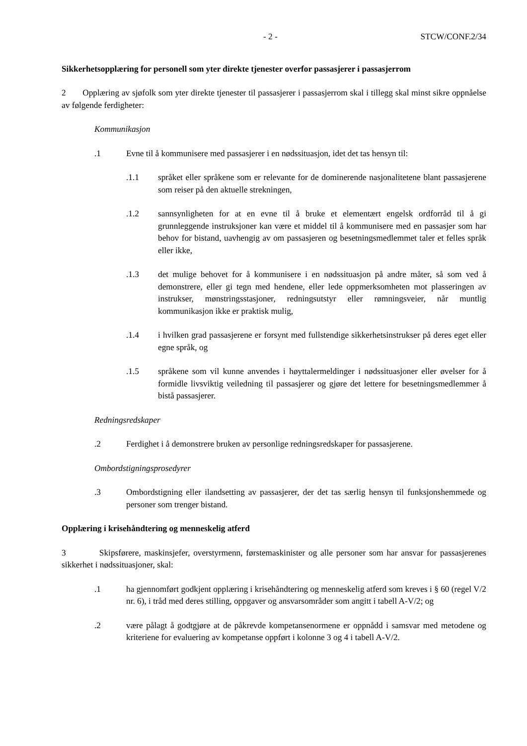- 2 - STCW/CONF.2/34
Sikkerhetsopplæring for personell som yter direkte tjenester overfor passasjerer i passasjerrom
2 Opplæring av sjøfolk som yter direkte tjenester til passasjerer i passasjerrom skal i tillegg skal minst sikre oppnåelse av følgende ferdigheter:
Kommunikasjon
.1 Evne til å kommunisere med passasjerer i en nødssituasjon, idet det tas hensyn til:
.1.1 språket eller språkene som er relevante for de dominerende nasjonalitetene blant passasjerene som reiser på den aktuelle strekningen,
.1.2 sannsynligheten for at en evne til å bruke et elementært engelsk ordforråd til å gi grunnleggende instruksjoner kan være et middel til å kommunisere med en passasjer som har behov for bistand, uavhengig av om passasjeren og besetningsmedlemmet taler et felles språk eller ikke,
.1.3 det mulige behovet for å kommunisere i en nødssituasjon på andre måter, så som ved å demonstrere, eller gi tegn med hendene, eller lede oppmerksomheten mot plasseringen av instrukser, mønstringsstasjoner, redningsutstyr eller rømningsveier, når muntlig kommunikasjon ikke er praktisk mulig,
.1.4 i hvilken grad passasjerene er forsynt med fullstendige sikkerhetsinstrukser på deres eget eller egne språk, og
.1.5 språkene som vil kunne anvendes i høyttalermeldinger i nødssituasjoner eller øvelser for å formidle livsviktig veiledning til passasjerer og gjøre det lettere for besetningsmedlemmer å bistå passasjerer.
Redningsredskaper
.2 Ferdighet i å demonstrere bruken av personlige redningsredskaper for passasjerene.
Ombordstigningsprosedyrer
.3 Ombordstigning eller ilandsetting av passasjerer, der det tas særlig hensyn til funksjonshemmede og personer som trenger bistand.
Opplæring i krisehåndtering og menneskelig atferd
3 Skipsførere, maskinsjefer, overstyrmenn, førstemaskinister og alle personer som har ansvar for passasjerenes sikkerhet i nødssituasjoner, skal:
.1 ha gjennomført godkjent opplæring i krisehåndtering og menneskelig atferd som kreves i § 60 (regel V/2 nr. 6), i tråd med deres stilling, oppgaver og ansvarsområder som angitt i tabell A-V/2; og
.2 være pålagt å godtgjøre at de påkrevde kompetansenormene er oppnådd i samsvar med metodene og kriteriene for evaluering av kompetanse oppført i kolonne 3 og 4 i tabell A-V/2.